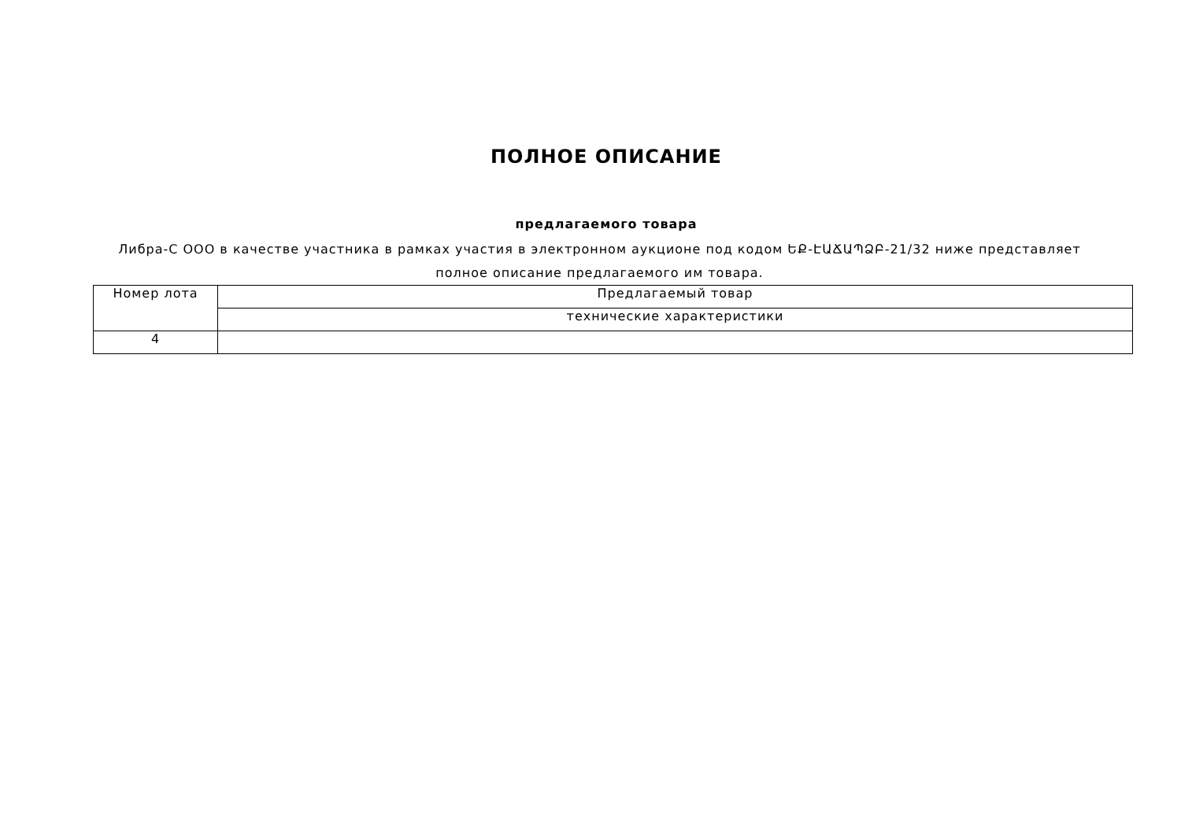ПОЛНОЕ ОПИСАНИЕ
предлагаемого товара
Либра-С ООО в качестве участника в рамках участия в электронном аукционе под кодом ԵՔ-ԷԱՃԱՊՁԲ-21/32 ниже представляет полное описание предлагаемого им товара.
| Номер лота | Предлагаемый товар |
| | технические характеристики |
| 4 | |